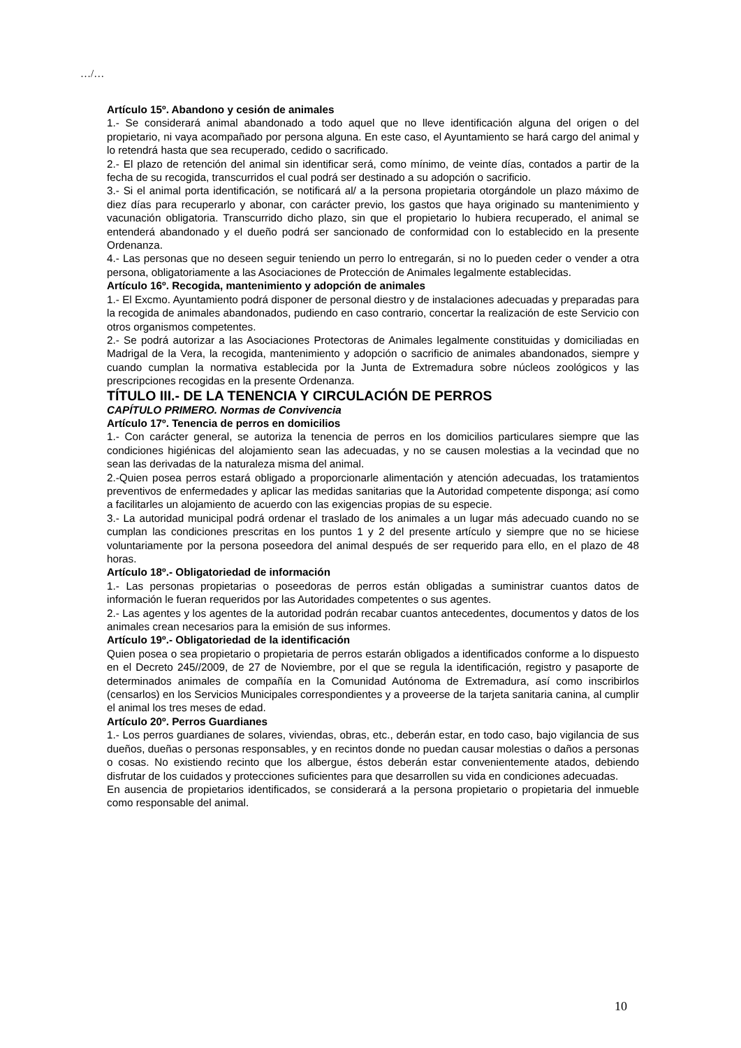…/…
Artículo 15º. Abandono y cesión de animales
1.- Se considerará animal abandonado a todo aquel que no lleve identificación alguna del origen o del propietario, ni vaya acompañado por persona alguna. En este caso, el Ayuntamiento se hará cargo del animal y lo retendrá hasta que sea recuperado, cedido o sacrificado.
2.- El plazo de retención del animal sin identificar será, como mínimo, de veinte días, contados a partir de la fecha de su recogida, transcurridos el cual podrá ser destinado a su adopción o sacrificio.
3.- Si el animal porta identificación, se notificará al/ a la persona propietaria otorgándole un plazo máximo de diez días para recuperarlo y abonar, con carácter previo, los gastos que haya originado su mantenimiento y vacunación obligatoria. Transcurrido dicho plazo, sin que el propietario lo hubiera recuperado, el animal se entenderá abandonado y el dueño podrá ser sancionado de conformidad con lo establecido en la presente Ordenanza.
4.- Las personas que no deseen seguir teniendo un perro lo entregarán, si no lo pueden ceder o vender a otra persona, obligatoriamente a las Asociaciones de Protección de Animales legalmente establecidas.
Artículo 16º. Recogida, mantenimiento y adopción de animales
1.- El Excmo. Ayuntamiento podrá disponer de personal diestro y de instalaciones adecuadas y preparadas para la recogida de animales abandonados, pudiendo en caso contrario, concertar la realización de este Servicio con otros organismos competentes.
2.- Se podrá autorizar a las Asociaciones Protectoras de Animales legalmente constituidas y domiciliadas en Madrigal de la Vera, la recogida, mantenimiento y adopción o sacrificio de animales abandonados, siempre y cuando cumplan la normativa establecida por la Junta de Extremadura sobre núcleos zoológicos y las prescripciones recogidas en la presente Ordenanza.
TÍTULO III.- DE LA TENENCIA Y CIRCULACIÓN DE PERROS
CAPÍTULO PRIMERO. Normas de Convivencia
Artículo 17º. Tenencia de perros en domicilios
1.- Con carácter general, se autoriza la tenencia de perros en los domicilios particulares siempre que las condiciones higiénicas del alojamiento sean las adecuadas, y no se causen molestias a la vecindad que no sean las derivadas de la naturaleza misma del animal.
2.-Quien posea perros estará obligado a proporcionarle alimentación y atención adecuadas, los tratamientos preventivos de enfermedades y aplicar las medidas sanitarias que la Autoridad competente disponga; así como a facilitarles un alojamiento de acuerdo con las exigencias propias de su especie.
3.- La autoridad municipal podrá ordenar el traslado de los animales a un lugar más adecuado cuando no se cumplan las condiciones prescritas en los puntos 1 y 2 del presente artículo y siempre que no se hiciese voluntariamente por la persona poseedora del animal después de ser requerido para ello, en el plazo de 48 horas.
Artículo 18º.- Obligatoriedad de información
1.- Las personas propietarias o poseedoras de perros están obligadas a suministrar cuantos datos de información le fueran requeridos por las Autoridades competentes o sus agentes.
2.- Las agentes y los agentes de la autoridad podrán recabar cuantos antecedentes, documentos y datos de los animales crean necesarios para la emisión de sus informes.
Artículo 19º.- Obligatoriedad de la identificación
Quien posea o sea propietario o propietaria de perros estarán obligados a identificados conforme a lo dispuesto en el Decreto 245//2009, de 27 de Noviembre, por el que se regula la identificación, registro y pasaporte de determinados animales de compañía en la Comunidad Autónoma de Extremadura, así como inscribirlos (censarlos) en los Servicios Municipales correspondientes y a proveerse de la tarjeta sanitaria canina, al cumplir el animal los tres meses de edad.
Artículo 20º. Perros Guardianes
1.- Los perros guardianes de solares, viviendas, obras, etc., deberán estar, en todo caso, bajo vigilancia de sus dueños, dueñas o personas responsables, y en recintos donde no puedan causar molestias o daños a personas o cosas. No existiendo recinto que los albergue, éstos deberán estar convenientemente atados, debiendo disfrutar de los cuidados y protecciones suficientes para que desarrollen su vida en condiciones adecuadas.
En ausencia de propietarios identificados, se considerará a la persona propietario o propietaria del inmueble como responsable del animal.
10